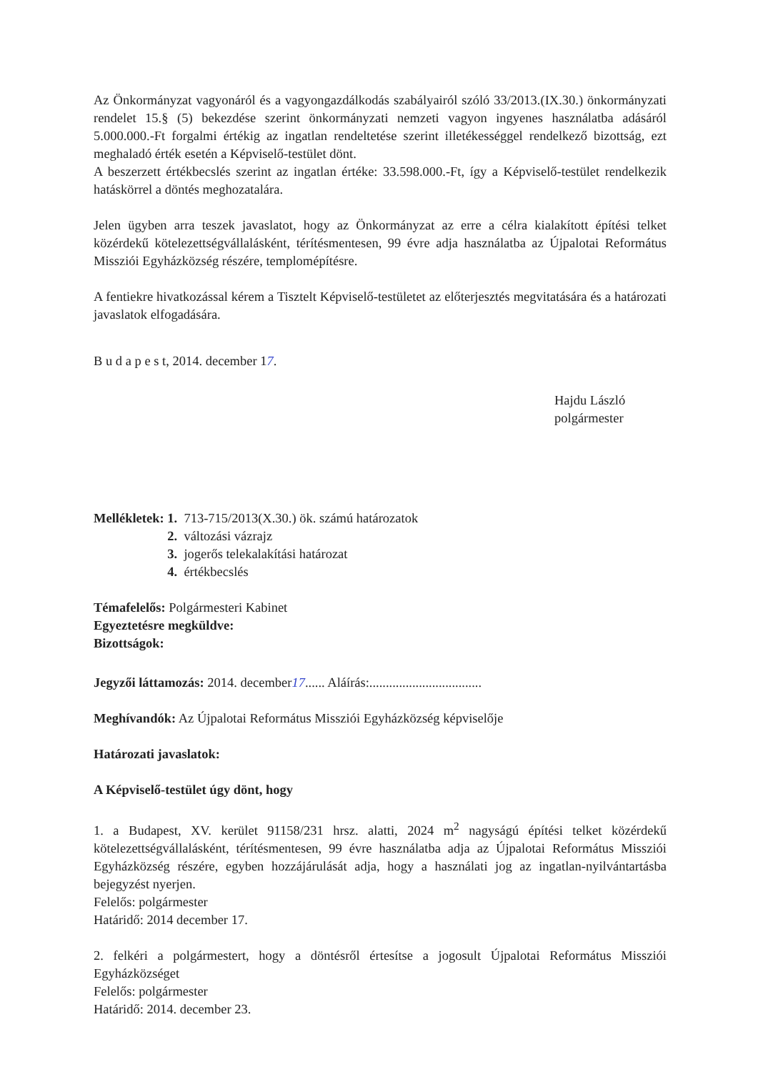Az Önkormányzat vagyonáról és a vagyongazdálkodás szabályairól szóló 33/2013.(IX.30.) önkormányzati rendelet 15.§ (5) bekezdése szerint önkormányzati nemzeti vagyon ingyenes használatba adásáról 5.000.000.-Ft forgalmi értékig az ingatlan rendeltetése szerint illetékességgel rendelkező bizottság, ezt meghaladó érték esetén a Képviselő-testület dönt.
A beszerzett értékbecslés szerint az ingatlan értéke: 33.598.000.-Ft, így a Képviselő-testület rendelkezik hatáskörrel a döntés meghozatalára.
Jelen ügyben arra teszek javaslatot, hogy az Önkormányzat az erre a célra kialakított építési telket közérdekű kötelezettségvállalásként, térítésmentesen, 99 évre adja használatba az Újpalotai Református Missziói Egyházközség részére, templomépítésre.
A fentiekre hivatkozással kérem a Tisztelt Képviselő-testületet az előterjesztés megvitatására és a határozati javaslatok elfogadására.
B u d a p e s t, 2014. december 17.
Hajdu László
polgármester
| Mellékletek: | 1. 713-715/2013(X.30.) ök. számú határozatok |
| | 2. változási vázrajz |
| | 3. jogerős telekalakítási határozat |
| | 4. értékbecslés |
Témafelelős: Polgármesteri Kabinet
Egyeztetésre megküldve:
Bizottságok:
Jegyzői láttamozás: 2014. december17...... Aláírás:..................................
Meghívandók: Az Újpalotai Református Missziói Egyházközség képviselője
Határozati javaslatok:
A Képviselő-testület úgy dönt, hogy
1. a Budapest, XV. kerület 91158/231 hrsz. alatti, 2024 m<sup>2</sup> nagyságú építési telket közérdekű kötelezettségvállalásként, térítésmentesen, 99 évre használatba adja az Újpalotai Református Missziói Egyházközség részére, egyben hozzájárulását adja, hogy a használati jog az ingatlan-nyilvántartásba bejegyzést nyerjen.
Felelős: polgármester
Határidő: 2014 december 17.
2. felkéri a polgármestert, hogy a döntésről értesítse a jogosult Újpalotai Református Missziói Egyházközséget
Felelős: polgármester
Határidő: 2014. december 23.